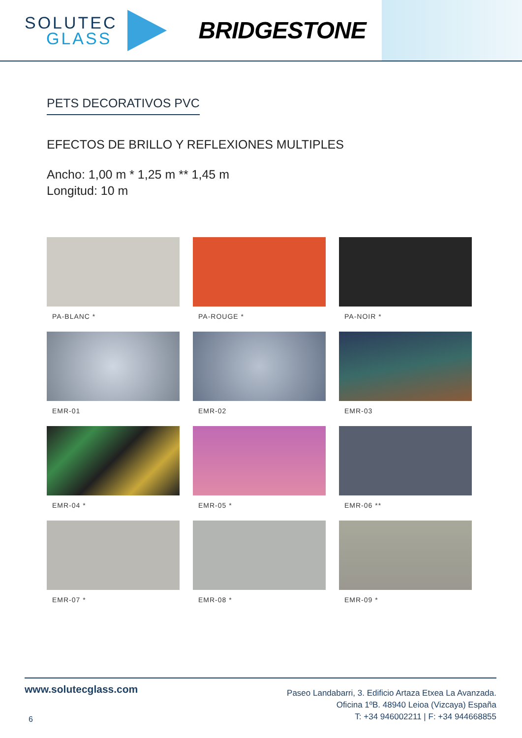SOLUTEC
GLASS
BRIDGESTONE
PETS DECORATIVOS PVC
EFECTOS DE BRILLO Y REFLEXIONES MULTIPLES
Ancho: 1,00 m * 1,25 m ** 1,45 m
Longitud: 10 m
PA-BLANC *
PA-ROUGE *
PA-NOIR *
EMR-01
EMR-02
EMR-03
EMR-04 *
EMR-05 *
EMR-06 **
EMR-07 *
EMR-08 *
EMR-09 *
www.solutecglass.com
6
Paseo Landabarri, 3. Edificio Artaza Etxea La Avanzada.
Oficina 1ºB. 48940 Leioa (Vizcaya) España
T: +34 946002211 | F: +34 944668855